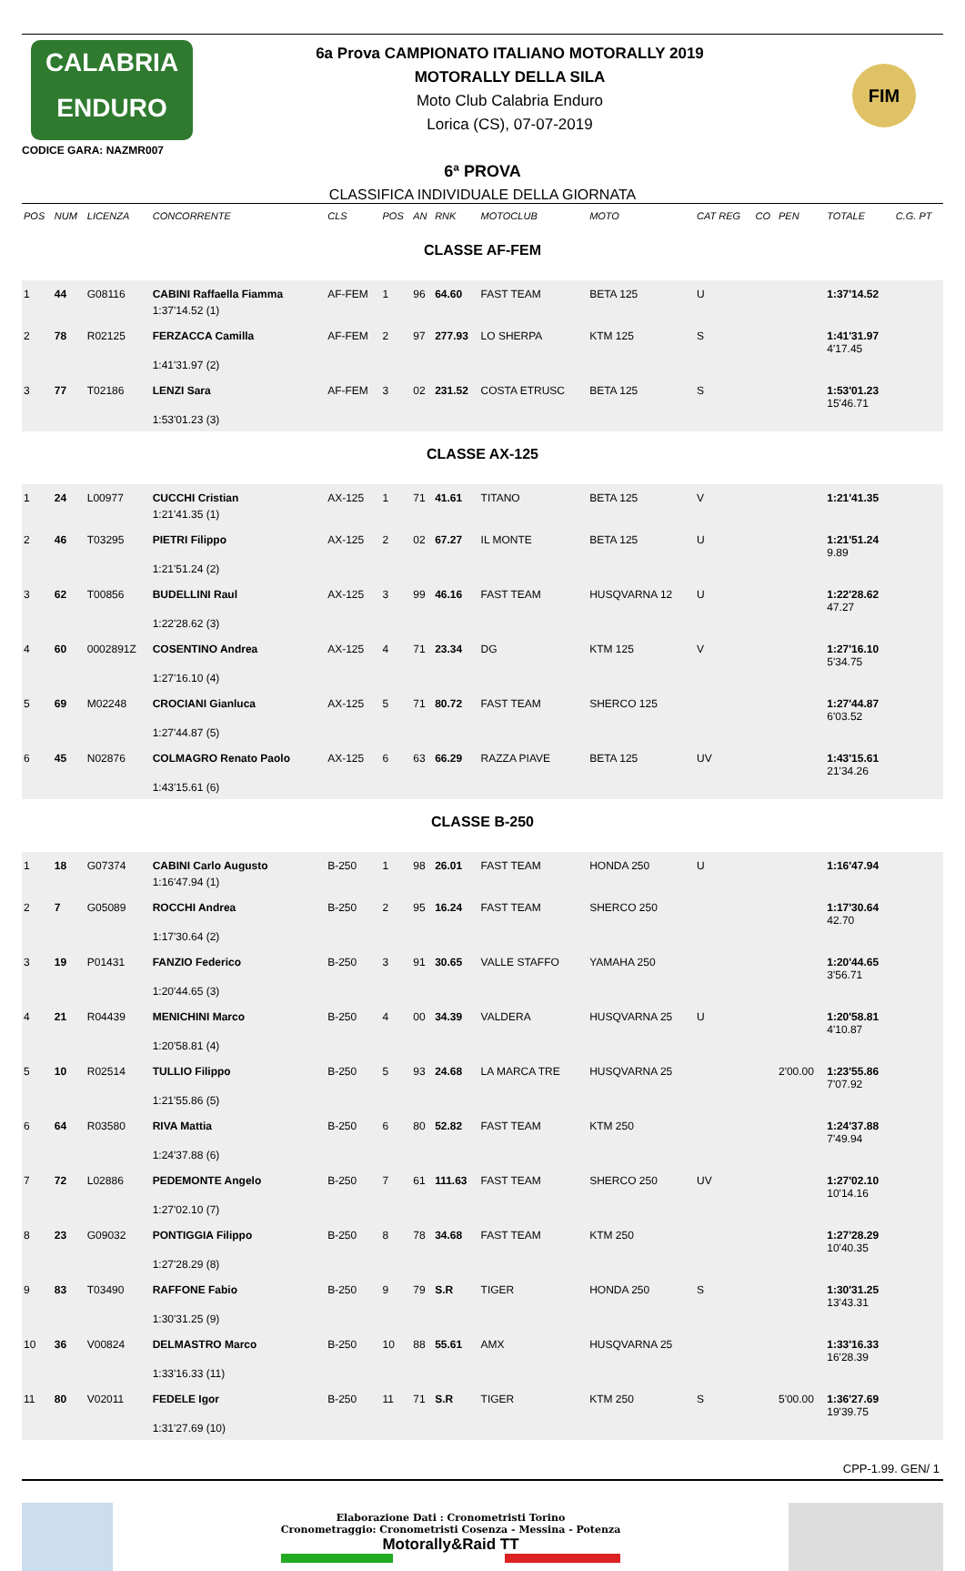CALABRIA
ENDURO
CODICE GARA: NAZMR007
6a Prova CAMPIONATO ITALIANO MOTORALLY 2019
MOTORALLY DELLA SILA
Moto Club Calabria Enduro
Lorica (CS), 07-07-2019
FIM
6ª PROVA
CLASSIFICA INDIVIDUALE DELLA GIORNATA
| POS | NUM | LICENZA | CONCORRENTE | CLS | POS | AN | RNK | MOTOCLUB | MOTO | CAT REG | CO | PEN | TOTALE | C.G. PT |
| --- | --- | --- | --- | --- | --- | --- | --- | --- | --- | --- | --- | --- | --- | --- |
| CLASSE AF-FEM | | | | | | | | | | | | | | |
| 1 | 44 | G08116 | CABINI Raffaella Fiamma | AF-FEM | 1 | 96 | 64.60 | FAST TEAM | BETA 125 | U | | | 1:37'14.52 | |
| | | | 1:37'14.52 (1) | | | | | | | | | | | |
| 2 | 78 | R02125 | FERZACCA Camilla | AF-FEM | 2 | 97 | 277.93 | LO SHERPA | KTM 125 | S | | | 1:41'31.97 4'17.45 | |
| | | | 1:41'31.97 (2) | | | | | | | | | | | |
| 3 | 77 | T02186 | LENZI Sara | AF-FEM | 3 | 02 | 231.52 | COSTA ETRUSC | BETA 125 | S | | | 1:53'01.23 15'46.71 | |
| | | | 1:53'01.23 (3) | | | | | | | | | | | |
| CLASSE AX-125 | | | | | | | | | | | | | | |
| 1 | 24 | L00977 | CUCCHI Cristian | AX-125 | 1 | 71 | 41.61 | TITANO | BETA 125 | V | | | 1:21'41.35 | |
| | | | 1:21'41.35 (1) | | | | | | | | | | | |
| 2 | 46 | T03295 | PIETRI Filippo | AX-125 | 2 | 02 | 67.27 | IL MONTE | BETA 125 | U | | | 1:21'51.24 9.89 | |
| | | | 1:21'51.24 (2) | | | | | | | | | | | |
| 3 | 62 | T00856 | BUDELLINI Raul | AX-125 | 3 | 99 | 46.16 | FAST TEAM | HUSQVARNA 12 | U | | | 1:22'28.62 47.27 | |
| | | | 1:22'28.62 (3) | | | | | | | | | | | |
| 4 | 60 | 0002891Z | COSENTINO Andrea | AX-125 | 4 | 71 | 23.34 | DG | KTM 125 | V | | | 1:27'16.10 5'34.75 | |
| | | | 1:27'16.10 (4) | | | | | | | | | | | |
| 5 | 69 | M02248 | CROCIANI Gianluca | AX-125 | 5 | 71 | 80.72 | FAST TEAM | SHERCO 125 | | | | 1:27'44.87 6'03.52 | |
| | | | 1:27'44.87 (5) | | | | | | | | | | | |
| 6 | 45 | N02876 | COLMAGRO Renato Paolo | AX-125 | 6 | 63 | 66.29 | RAZZA PIAVE | BETA 125 | UV | | | 1:43'15.61 21'34.26 | |
| | | | 1:43'15.61 (6) | | | | | | | | | | | |
| CLASSE B-250 | | | | | | | | | | | | | | |
| 1 | 18 | G07374 | CABINI Carlo Augusto | B-250 | 1 | 98 | 26.01 | FAST TEAM | HONDA 250 | U | | | 1:16'47.94 | |
| | | | 1:16'47.94 (1) | | | | | | | | | | | |
| 2 | 7 | G05089 | ROCCHI Andrea | B-250 | 2 | 95 | 16.24 | FAST TEAM | SHERCO 250 | | | | 1:17'30.64 42.70 | |
| | | | 1:17'30.64 (2) | | | | | | | | | | | |
| 3 | 19 | P01431 | FANZIO Federico | B-250 | 3 | 91 | 30.65 | VALLE STAFFO | YAMAHA 250 | | | | 1:20'44.65 3'56.71 | |
| | | | 1:20'44.65 (3) | | | | | | | | | | | |
| 4 | 21 | R04439 | MENICHINI Marco | B-250 | 4 | 00 | 34.39 | VALDERA | HUSQVARNA 25 | U | | | 1:20'58.81 4'10.87 | |
| | | | 1:20'58.81 (4) | | | | | | | | | | | |
| 5 | 10 | R02514 | TULLIO Filippo | B-250 | 5 | 93 | 24.68 | LA MARCA TRE | HUSQVARNA 25 | | | 2'00.00 | 1:23'55.86 7'07.92 | |
| | | | 1:21'55.86 (5) | | | | | | | | | | | |
| 6 | 64 | R03580 | RIVA Mattia | B-250 | 6 | 80 | 52.82 | FAST TEAM | KTM 250 | | | | 1:24'37.88 7'49.94 | |
| | | | 1:24'37.88 (6) | | | | | | | | | | | |
| 7 | 72 | L02886 | PEDEMONTE Angelo | B-250 | 7 | 61 | 111.63 | FAST TEAM | SHERCO 250 | UV | | | 1:27'02.10 10'14.16 | |
| | | | 1:27'02.10 (7) | | | | | | | | | | | |
| 8 | 23 | G09032 | PONTIGGIA Filippo | B-250 | 8 | 78 | 34.68 | FAST TEAM | KTM 250 | | | | 1:27'28.29 10'40.35 | |
| | | | 1:27'28.29 (8) | | | | | | | | | | | |
| 9 | 83 | T03490 | RAFFONE Fabio | B-250 | 9 | 79 | S.R | TIGER | HONDA 250 | S | | | 1:30'31.25 13'43.31 | |
| | | | 1:30'31.25 (9) | | | | | | | | | | | |
| 10 | 36 | V00824 | DELMASTRO Marco | B-250 | 10 | 88 | 55.61 | AMX | HUSQVARNA 25 | | | | 1:33'16.33 16'28.39 | |
| | | | 1:33'16.33 (11) | | | | | | | | | | | |
| 11 | 80 | V02011 | FEDELE Igor | B-250 | 11 | 71 | S.R | TIGER | KTM 250 | S | | 5'00.00 | 1:36'27.69 19'39.75 | |
| | | | 1:31'27.69 (10) | | | | | | | | | | | |
CPP-1.99. GEN/ 1
Elaborazione Dati : Cronometristi Torino
Cronometraggio: Cronometristi Cosenza - Messina - Potenza
Motorally&Raid TT